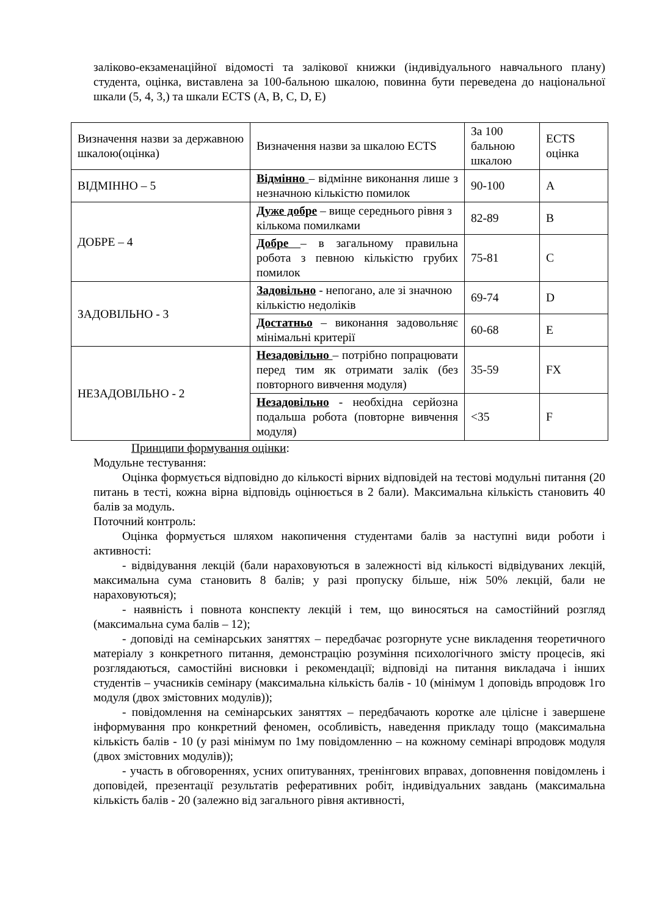заліково-екзаменаційної відомості та залікової книжки (індивідуального навчального плану) студента, оцінка, виставлена за 100-бальною шкалою, повинна бути переведена до національної шкали (5, 4, 3,) та шкали ECTS (A, B, C, D, E)
| Визначення назви за державною шкалою(оцінка) | Визначення назви за шкалою ECTS | За 100 бальною шкалою | ECTS оцінка |
| ВІДМІННО – 5 | Відмінно – відмінне виконання лише з незначною кількістю помилок | 90-100 | А |
| ДОБРЕ – 4 | Дуже добре – вище середнього рівня з кількома помилками | 82-89 | В |
| | Добре – в загальному правильна робота з певною кількістю грубих помилок | 75-81 | С |
| ЗАДОВІЛЬНО - 3 | Задовільно - непогано, але зі значною кількістю недоліків | 69-74 | D |
| | Достатньо – виконання задовольняє мінімальні критерії | 60-68 | Е |
| НЕЗАДОВІЛЬНО - 2 | Незадовільно – потрібно попрацювати перед тим як отримати залік (без повторного вивчення модуля) | 35-59 | FX |
| | Незадовільно - необхідна серйозна подальша робота (повторне вивчення модуля) | <35 | F |
Принципи формування оцінки:
Модульне тестування:
Оцінка формується відповідно до кількості вірних відповідей на тестові модульні питання (20 питань в тесті, кожна вірна відповідь оцінюється в 2 бали). Максимальна кількість становить 40 балів за модуль.
Поточний контроль:
Оцінка формується шляхом накопичення студентами балів за наступні види роботи і активності:
- відвідування лекцій (бали нараховуються в залежності від кількості відвідуваних лекцій, максимальна сума становить 8 балів; у разі пропуску більше, ніж 50% лекцій, бали не нараховуються);
- наявність і повнота конспекту лекцій і тем, що виносяться на самостійний розгляд (максимальна сума балів – 12);
- доповіді на семінарських заняттях – передбачає розгорнуте усне викладення теоретичного матеріалу з конкретного питання, демонстрацію розуміння психологічного змісту процесів, які розглядаються, самостійні висновки і рекомендації; відповіді на питання викладача і інших студентів – учасників семінару (максимальна кількість балів - 10 (мінімум 1 доповідь впродовж 1го модуля (двох змістовних модулів));
- повідомлення на семінарських заняттях – передбачають коротке але цілісне і завершене інформування про конкретний феномен, особливість, наведення прикладу тощо (максимальна кількість балів - 10 (у разі мінімум по 1му повідомленню – на кожному семінарі впродовж модуля (двох змістовних модулів));
- участь в обговореннях, усних опитуваннях, тренінгових вправах, доповнення повідомлень і доповідей, презентації результатів реферативних робіт, індивідуальних завдань (максимальна кількість балів - 20 (залежно від загального рівня активності,